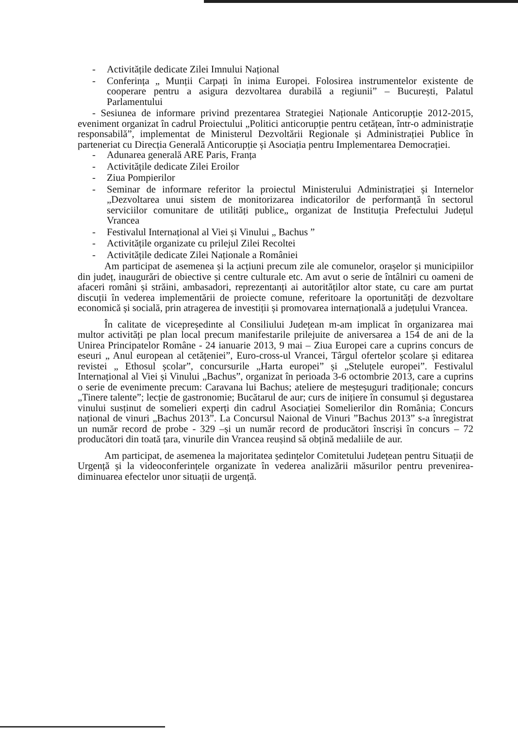- Activitățile dedicate Zilei Imnului Național
- Conferința „ Munții Carpați în inima Europei. Folosirea instrumentelor existente de cooperare pentru a asigura dezvoltarea durabilă a regiunii” – București, Palatul Parlamentului
- Sesiunea de informare privind prezentarea Strategiei Naționale Anticorupție 2012-2015, eveniment organizat în cadrul Proiectului „Politici anticorupție pentru cetățean, într-o administrație responsabilă”, implementat de Ministerul Dezvoltării Regionale și Administrației Publice în parteneriat cu Direcția Generală Anticorupție și Asociația pentru Implementarea Democrației.
- Adunarea generală ARE Paris, Franța
- Activitățile dedicate Zilei Eroilor
- Ziua Pompierilor
- Seminar de informare referitor la proiectul Ministerului Administrației și Internelor „Dezvoltarea unui sistem de monitorizarea indicatorilor de performanță în sectorul serviciilor comunitare de utilități publice„ organizat de Instituția Prefectului Județul Vrancea
- Festivalul Internațional al Viei și Vinului „ Bachus ”
- Activitățile organizate cu prilejul Zilei Recoltei
- Activitățile dedicate Zilei Naționale a României
Am participat de asemenea și la acțiuni precum zile ale comunelor, orașelor și municipiilor din județ, inaugurări de obiective și centre culturale etc. Am avut o serie de întâlniri cu oameni de afaceri români și străini, ambasadori, reprezentanți ai autorităților altor state, cu care am purtat discuții în vederea implementării de proiecte comune, referitoare la oportunități de dezvoltare economică și socială, prin atragerea de investiții și promovarea internațională a județului Vrancea.
În calitate de vicepreședinte al Consiliului Județean m-am implicat în organizarea mai multor activități pe plan local precum manifestarile prilejuite de aniversarea a 154 de ani de la Unirea Principatelor Române - 24 ianuarie 2013, 9 mai – Ziua Europei care a cuprins concurs de eseuri „ Anul european al cetățeniei”, Euro-cross-ul Vrancei, Târgul ofertelor școlare și editarea revistei „ Ethosul școlar”, concursurile „Harta europei” și „Steluțele europei”. Festivalul Internațional al Viei și Vinului „Bachus”, organizat în perioada 3-6 octombrie 2013, care a cuprins o serie de evenimente precum: Caravana lui Bachus; ateliere de meșteșuguri tradiționale; concurs „Tinere talente”; lecție de gastronomie; Bucătarul de aur; curs de inițiere în consumul și degustarea vinului susținut de somelieri experți din cadrul Asociației Somelierilor din România; Concurs național de vinuri „Bachus 2013”. La Concursul Naional de Vinuri ”Bachus 2013” s-a înregistrat un număr record de probe - 329 –și un număr record de producători înscriși în concurs – 72 producători din toată țara, vinurile din Vrancea reușind să obțină medaliile de aur.
Am participat, de asemenea la majoritatea ședințelor Comitetului Județean pentru Situații de Urgență și la videoconferințele organizate în vederea analizării măsurilor pentru prevenirea-diminuarea efectelor unor situații de urgență.